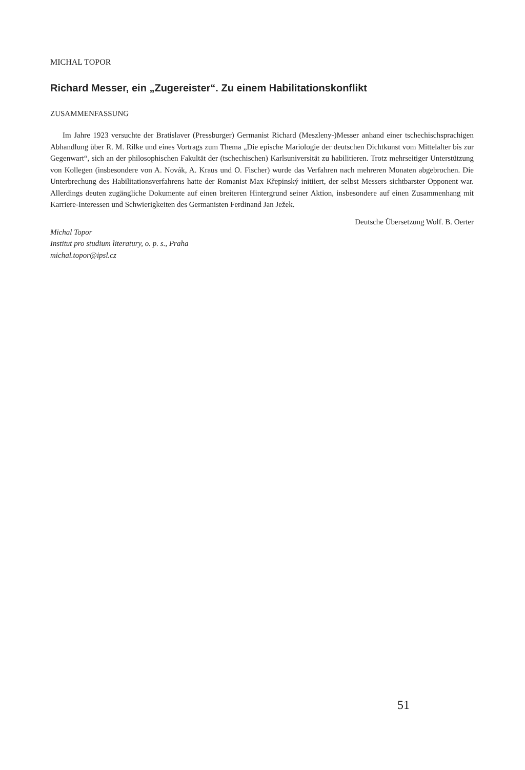MICHAL TOPOR
Richard Messer, ein „Zugereister“. Zu einem Habilitationskonflikt
ZUSAMMENFASSUNG
Im Jahre 1923 versuchte der Bratislaver (Pressburger) Germanist Richard (Meszleny-)Messer anhand einer tschechischsprachigen Abhandlung über R. M. Rilke und eines Vortrags zum Thema „Die epische Mariologie der deutschen Dichtkunst vom Mittelalter bis zur Gegenwart“, sich an der philosophischen Fakultät der (tschechischen) Karlsuniversität zu habilitieren. Trotz mehrseitiger Unterstützung von Kollegen (insbesondere von A. Novák, A. Kraus und O. Fischer) wurde das Verfahren nach mehreren Monaten abgebrochen. Die Unterbrechung des Habilitationsverfahrens hatte der Romanist Max Křepinský initiiert, der selbst Messers sichtbarster Opponent war. Allerdings deuten zugängliche Dokumente auf einen breiteren Hintergrund seiner Aktion, insbesondere auf einen Zusammenhang mit Karriere-Interessen und Schwierigkeiten des Germanisten Ferdinand Jan Ježek.
Deutsche Übersetzung Wolf. B. Oerter
Michal Topor
Institut pro studium literatury, o. p. s., Praha
michal.topor@ipsl.cz
51